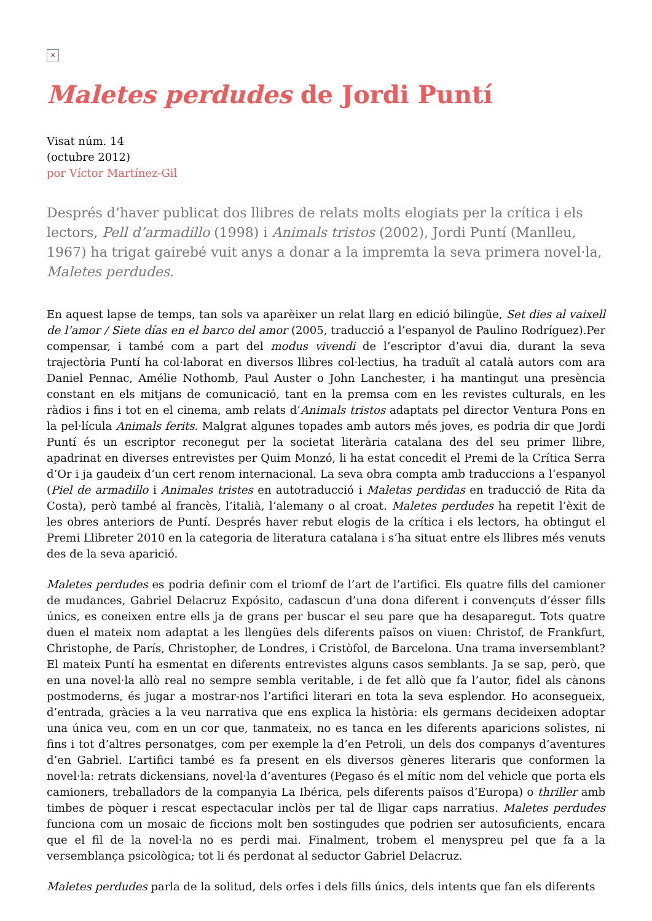×
Maletes perdudes de Jordi Puntí
Visat núm. 14
(octubre 2012)
por Víctor Martínez-Gil
Després d’haver publicat dos llibres de relats molts elogiats per la crítica i els lectors, Pell d’armadillo (1998) i Animals tristos (2002), Jordi Puntí (Manlleu, 1967) ha trigat gairebé vuit anys a donar a la impremta la seva primera novel·la, Maletes perdudes.
En aquest lapse de temps, tan sols va aparèixer un relat llarg en edició bilingüe, Set dies al vaixell de l’amor / Siete días en el barco del amor (2005, traducció a l’espanyol de Paulino Rodríguez).Per compensar, i també com a part del modus vivendi de l’escriptor d’avui dia, durant la seva trajectòria Puntí ha col·laborat en diversos llibres col·lectius, ha traduït al català autors com ara Daniel Pennac, Amélie Nothomb, Paul Auster o John Lanchester, i ha mantingut una presència constant en els mitjans de comunicació, tant en la premsa com en les revistes culturals, en les ràdios i fins i tot en el cinema, amb relats d’Animals tristos adaptats pel director Ventura Pons en la pel·lícula Animals ferits. Malgrat algunes topades amb autors més joves, es podria dir que Jordi Puntí és un escriptor reconegut per la societat literària catalana des del seu primer llibre, apadrinat en diverses entrevistes per Quim Monzó, li ha estat concedit el Premi de la Crítica Serra d’Or i ja gaudeix d’un cert renom internacional. La seva obra compta amb traduccions a l’espanyol (Piel de armadillo i Animales tristes en autotraducció i Maletas perdidas en traducció de Rita da Costa), però també al francès, l’italià, l’alemany o al croat. Maletes perdudes ha repetit l’èxit de les obres anteriors de Puntí. Després haver rebut elogis de la crítica i els lectors, ha obtingut el Premi Llibreter 2010 en la categoria de literatura catalana i s’ha situat entre els llibres més venuts des de la seva aparició.
Maletes perdudes es podria definir com el triomf de l’art de l’artifici. Els quatre fills del camioner de mudances, Gabriel Delacruz Expósito, cadascun d’una dona diferent i convençuts d’ésser fills únics, es coneixen entre ells ja de grans per buscar el seu pare que ha desaparegut. Tots quatre duen el mateix nom adaptat a les llengües dels diferents països on viuen: Christof, de Frankfurt, Christophe, de París, Christopher, de Londres, i Cristòfol, de Barcelona. Una trama inversemblant? El mateix Puntí ha esmentat en diferents entrevistes alguns casos semblants. Ja se sap, però, que en una novel·la allò real no sempre sembla veritable, i de fet allò que fa l’autor, fidel als cànons postmoderns, és jugar a mostrar-nos l’artifici literari en tota la seva esplendor. Ho aconsegueix, d’entrada, gràcies a la veu narrativa que ens explica la història: els germans decideixen adoptar una única veu, com en un cor que, tanmateix, no es tanca en les diferents aparicions solistes, ni fins i tot d’altres personatges, com per exemple la d’en Petroli, un dels dos companys d’aventures d’en Gabriel. L’artifici també es fa present en els diversos gèneres literaris que conformen la novel·la: retrats dickensians, novel·la d’aventures (Pegaso és el mític nom del vehicle que porta els camioners, treballadors de la companyia La Ibérica, pels diferents països d’Europa) o thriller amb timbes de pòquer i rescat espectacular inclòs per tal de lligar caps narratius. Maletes perdudes funciona com un mosaic de ficcions molt ben sostingudes que podrien ser autosuficients, encara que el fil de la novel·la no es perdi mai. Finalment, trobem el menyspreu pel que fa a la versemblança psicològica; tot li és perdonat al seductor Gabriel Delacruz.
Maletes perdudes parla de la solitud, dels orfes i dels fills únics, dels intents que fan els diferents